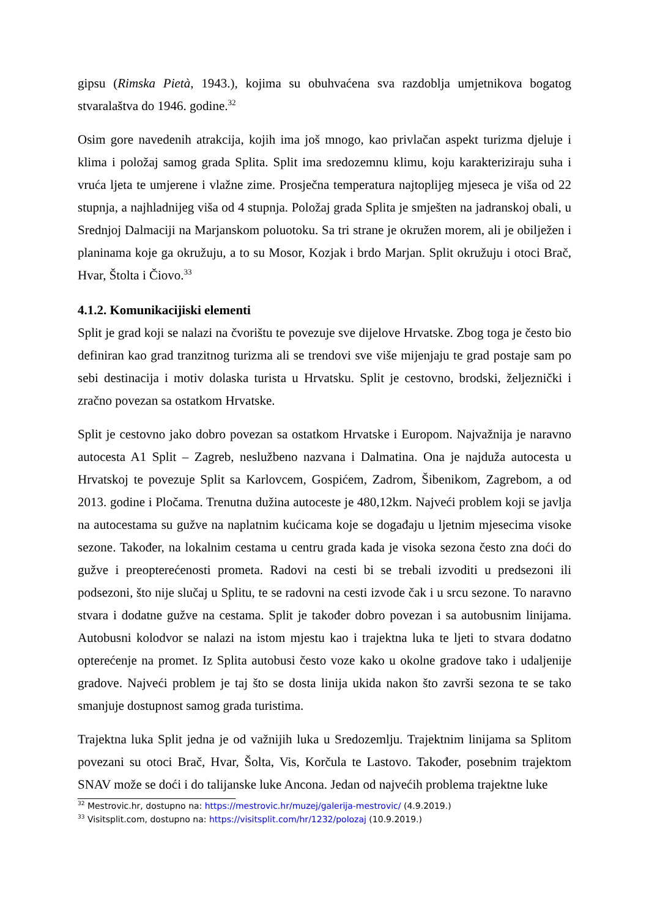gipsu (Rimska Pietà, 1943.), kojima su obuhvaćena sva razdoblja umjetnikova bogatog stvaralaštva do 1946. godine.<sup>32</sup>
Osim gore navedenih atrakcija, kojih ima još mnogo, kao privlačan aspekt turizma djeluje i klima i položaj samog grada Splita. Split ima sredozemnu klimu, koju karakteriziraju suha i vruća ljeta te umjerene i vlažne zime. Prosječna temperatura najtoplijeg mjeseca je viša od 22 stupnja, a najhladnijeg viša od 4 stupnja. Položaj grada Splita je smješten na jadranskoj obali, u Srednjoj Dalmaciji na Marjanskom poluotoku. Sa tri strane je okružen morem, ali je obilježen i planinama koje ga okružuju, a to su Mosor, Kozjak i brdo Marjan. Split okružuju i otoci Brač, Hvar, Štolta i Čiovo.<sup>33</sup>
4.1.2. Komunikacijiski elementi
Split je grad koji se nalazi na čvorištu te povezuje sve dijelove Hrvatske. Zbog toga je često bio definiran kao grad tranzitnog turizma ali se trendovi sve više mijenjaju te grad postaje sam po sebi destinacija i motiv dolaska turista u Hrvatsku. Split je cestovno, brodski, željeznički i zračno povezan sa ostatkom Hrvatske.
Split je cestovno jako dobro povezan sa ostatkom Hrvatske i Europom. Najvažnija je naravno autocesta A1 Split – Zagreb, neslužbeno nazvana i Dalmatina. Ona je najduža autocesta u Hrvatskoj te povezuje Split sa Karlovcem, Gospićem, Zadrom, Šibenikom, Zagrebom, a od 2013. godine i Pločama. Trenutna dužina autoceste je 480,12km. Najveći problem koji se javlja na autocestama su gužve na naplatnim kućicama koje se događaju u ljetnim mjesecima visoke sezone. Također, na lokalnim cestama u centru grada kada je visoka sezona često zna doći do gužve i preopterećenosti prometa. Radovi na cesti bi se trebali izvoditi u predsezoni ili podsezoni, što nije slučaj u Splitu, te se radovni na cesti izvode čak i u srcu sezone. To naravno stvara i dodatne gužve na cestama. Split je također dobro povezan i sa autobusnim linijama. Autobusni kolodvor se nalazi na istom mjestu kao i trajektna luka te ljeti to stvara dodatno opterećenje na promet. Iz Splita autobusi često voze kako u okolne gradove tako i udaljenije gradove. Najveći problem je taj što se dosta linija ukida nakon što završi sezona te se tako smanjuje dostupnost samog grada turistima.
Trajektna luka Split jedna je od važnijih luka u Sredozemlju. Trajektnim linijama sa Splitom povezani su otoci Brač, Hvar, Šolta, Vis, Korčula te Lastovo. Također, posebnim trajektom SNAV može se doći i do talijanske luke Ancona. Jedan od najvećih problema trajektne luke
<sup>32</sup> Mestrovic.hr, dostupno na: https://mestrovic.hr/muzej/galerija-mestrovic/ (4.9.2019.)
<sup>33</sup> Visitsplit.com, dostupno na: https://visitsplit.com/hr/1232/polozaj (10.9.2019.)